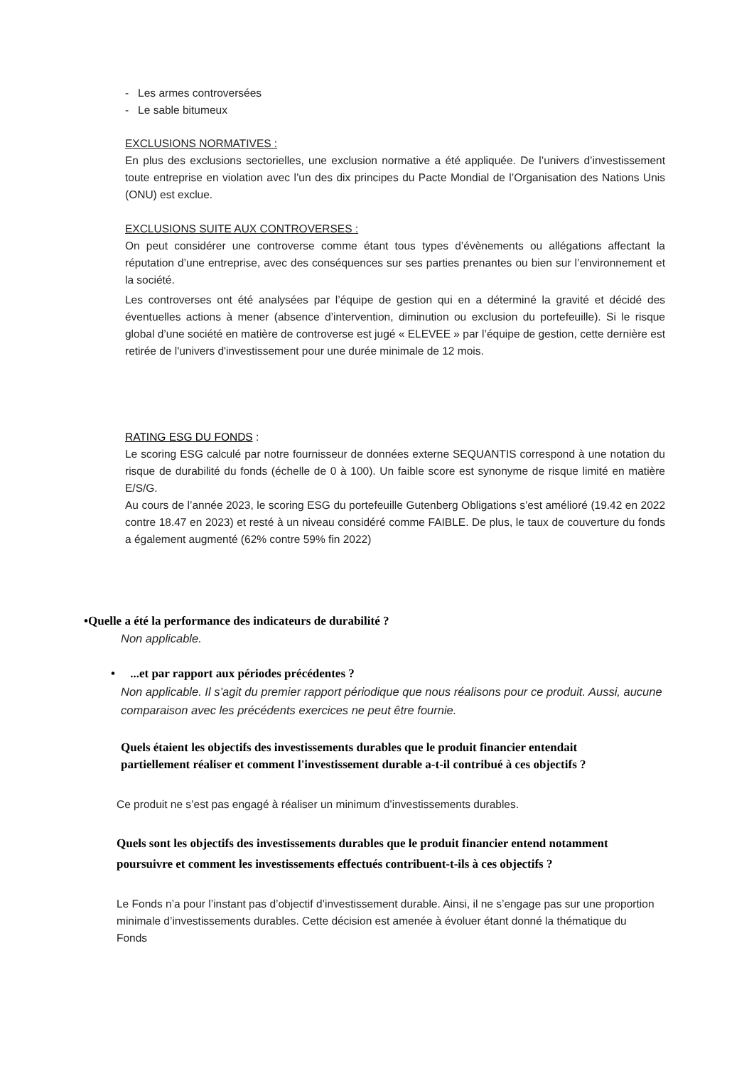- Les armes controversées
- Le sable bitumeux
EXCLUSIONS NORMATIVES :
En plus des exclusions sectorielles, une exclusion normative a été appliquée. De l’univers d’investissement toute entreprise en violation avec l’un des dix principes du Pacte Mondial de l’Organisation des Nations Unis (ONU) est exclue.
EXCLUSIONS SUITE AUX CONTROVERSES :
On peut considérer une controverse comme étant tous types d’évènements ou allégations affectant la réputation d’une entreprise, avec des conséquences sur ses parties prenantes ou bien sur l’environnement et la société.
Les controverses ont été analysées par l’équipe de gestion qui en a déterminé la gravité et décidé des éventuelles actions à mener (absence d’intervention, diminution ou exclusion du portefeuille). Si le risque global d’une société en matière de controverse est jugé « ELEVEE » par l’équipe de gestion, cette dernière est retirée de l'univers d'investissement pour une durée minimale de 12 mois.
RATING ESG DU FONDS :
Le scoring ESG calculé par notre fournisseur de données externe SEQUANTIS correspond à une notation du risque de durabilité du fonds (échelle de 0 à 100). Un faible score est synonyme de risque limité en matière E/S/G.
Au cours de l’année 2023, le scoring ESG du portefeuille Gutenberg Obligations s’est amélioré (19.42 en 2022 contre 18.47 en 2023) et resté à un niveau considéré comme FAIBLE. De plus, le taux de couverture du fonds a également augmenté (62% contre 59% fin 2022)
•Quelle a été la performance des indicateurs de durabilité ?
Non applicable.
• ...et par rapport aux périodes précédentes ?
Non applicable. Il s’agit du premier rapport périodique que nous réalisons pour ce produit. Aussi, aucune comparaison avec les précédents exercices ne peut être fournie.
Quels étaient les objectifs des investissements durables que le produit financier entendait partiellement réaliser et comment l'investissement durable a-t-il contribué à ces objectifs ?
Ce produit ne s’est pas engagé à réaliser un minimum d’investissements durables.
Quels sont les objectifs des investissements durables que le produit financier entend notamment poursuivre et comment les investissements effectués contribuent-t-ils à ces objectifs ?
Le Fonds n’a pour l’instant pas d’objectif d’investissement durable. Ainsi, il ne s’engage pas sur une proportion minimale d’investissements durables. Cette décision est amenée à évoluer étant donné la thématique du Fonds